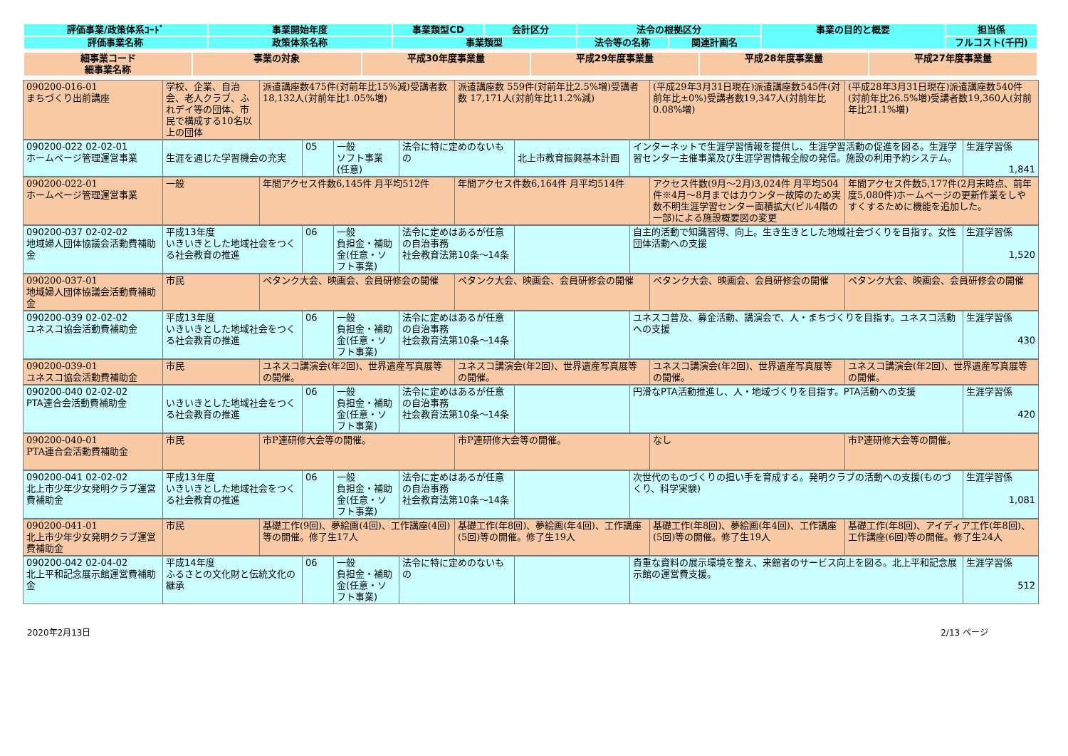| 評価事業/政策体系ｺｰﾄﾞ | 事業開始年度 | 事業類型CD | 会計区分 | 法令の根拠区分 | | 事業の目的と概要 | 担当係 |
| --- | --- | --- | --- | --- | --- | --- | --- |
| 評価事業名称 | 政策体系名称 | 事業類型 | | 法令等の名称 | 関連計画名 | | フルコスト(千円) |
| 細事業コード 細事業名称 | 事業の対象 | 平成30年度事業量 | 平成29年度事業量 | 平成28年度事業量 | 平成27年度事業量 |
| --- | --- | --- | --- | --- | --- |
| 090200-016-01 まちづくり出前講座 | 学校、企業、自治会、老人クラブ、ふれデイ等の団体、市民で構成する10名以上の団体 | 派遣講座数475件(対前年比15%減)受講者数18,132人(対前年比1.05%増) | 派遣講座数 559件(対前年比2.5%増)受講者数 17,171人(対前年比11.2%減) | (平成29年3月31日現在)派遣講座数545件(対前年比±0%)受講者数19,347人(対前年比0.08%増) | (平成28年3月31日現在)派遣講座数540件(対前年比26.5%増)受講者数19,360人(対前年比21.1%増) |
| 090200-022 02-02-01 ホームページ管理運営事業 | 生涯を通じた学習機会の充実 | 05 | 一般 ソフト事業(任意) | 法令に特に定めのないもの | 北上市教育振興基本計画 | インターネットで生涯学習情報を提供し、生涯学習活動の促進を図る。生涯学習センター主催事業及び生涯学習情報全般の発信。施設の利用予約システム。 | 生涯学習係 1,841 |
| 090200-022-01 ホームページ管理運営事業 | 一般 | 年間アクセス件数6,145件 月平均512件 | 年間アクセス件数6,164件 月平均514件 | アクセス件数(9月～2月)3,024件 月平均504件※4月～8月まではカウンター故障のため実数不明生涯学習センター面積拡大(ビル4階の一部)による施設概要図の変更 | 年間アクセス件数5,177件(2月末時点、前年度5,080件)ホームページの更新作業をしやすくするために機能を追加した。 |
| 090200-037 02-02-02 地域婦人団体協議会活動費補助金 | 平成13年度 いきいきとした地域社会をつくる社会教育の推進 | 06 | 一般 負担金・補助金(任意・ソフト事業) | 法令に定めはあるが任意の自治事務 社会教育法第10条～14条 | | 自主的活動で知識習得、向上。生き生きとした地域社会づくりを目指す。女性団体活動への支援 | 生涯学習係 1,520 |
| 090200-037-01 地域婦人団体協議会活動費補助金 | 市民 | ペタンク大会、映画会、会員研修会の開催 | ペタンク大会、映画会、会員研修会の開催 | ペタンク大会、映画会、会員研修会の開催 | ペタンク大会、映画会、会員研修会の開催 |
| 090200-039 02-02-02 ユネスコ協会活動費補助金 | 平成13年度 いきいきとした地域社会をつくる社会教育の推進 | 06 | 一般 負担金・補助金(任意・ソフト事業) | 法令に定めはあるが任意の自治事務 社会教育法第10条～14条 | | ユネスコ普及、募金活動、講演会で、人・まちづくりを目指す。ユネスコ活動への支援 | 生涯学習係 430 |
| 090200-039-01 ユネスコ協会活動費補助金 | 市民 | ユネスコ講演会(年2回)、世界遺産写真展等の開催。 | ユネスコ講演会(年2回)、世界遺産写真展等の開催。 | ユネスコ講演会(年2回)、世界遺産写真展等の開催。 | ユネスコ講演会(年2回)、世界遺産写真展等の開催。 |
| 090200-040 02-02-02 PTA連合会活動費補助金 | いきいきとした地域社会をつくる社会教育の推進 | 06 | 一般 負担金・補助金(任意・ソフト事業) | 法令に定めはあるが任意の自治事務 社会教育法第10条～14条 | | 円滑なPTA活動推進し、人・地域づくりを目指す。PTA活動への支援 | 生涯学習係 420 |
| 090200-040-01 PTA連合会活動費補助金 | 市民 | 市P連研修大会等の開催。 | 市P連研修大会等の開催。 | なし | 市P連研修大会等の開催。 |
| 090200-041 02-02-02 北上市少年少女発明クラブ運営費補助金 | 平成13年度 いきいきとした地域社会をつくる社会教育の推進 | 06 | 一般 負担金・補助金(任意・ソフト事業) | 法令に定めはあるが任意の自治事務 社会教育法第10条～14条 | | 次世代のものづくりの担い手を育成する。発明クラブの活動への支援(ものづくり、科学実験) | 生涯学習係 1,081 |
| 090200-041-01 北上市少年少女発明クラブ運営費補助金 | 市民 | 基礎工作(9回)、夢絵画(4回)、工作講座(4回)等の開催。修了生17人 | 基礎工作(年8回)、夢絵画(年4回)、工作講座(5回)等の開催。修了生19人 | 基礎工作(年8回)、夢絵画(年4回)、工作講座(5回)等の開催。修了生19人 | 基礎工作(年8回)、アイディア工作(年8回)、工作講座(6回)等の開催。修了生24人 |
| 090200-042 02-04-02 北上平和記念展示館運営費補助金 | 平成14年度 ふるさとの文化財と伝統文化の継承 | 06 | 一般 負担金・補助金(任意・ソフト事業) | 法令に特に定めのないもの | | 貴重な資料の展示環境を整え、来館者のサービス向上を図る。北上平和記念展示館の運営費支援。 | 生涯学習係 512 |
2020年2月13日 2/13 ページ